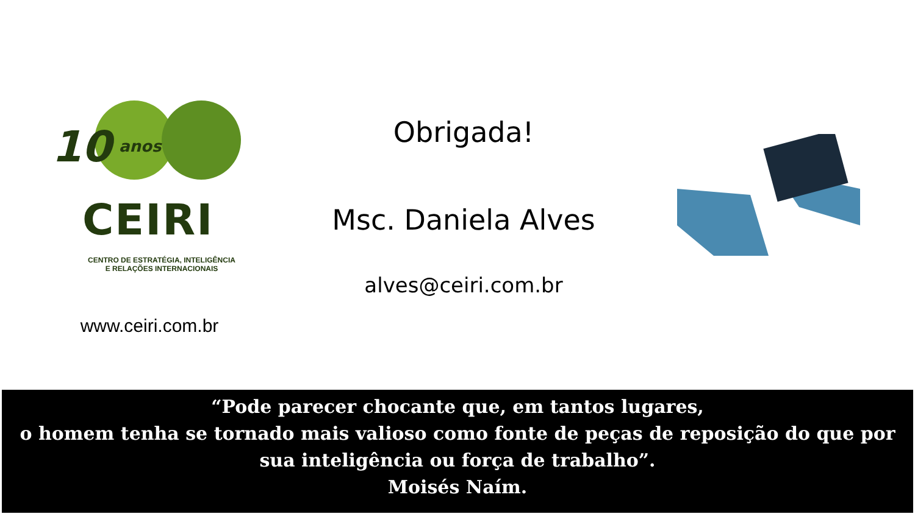10 anos
CEIRI
CENTRO DE ESTRATÉGIA, INTELIGÊNCIA
E RELAÇÕES INTERNACIONAIS
www.ceiri.com.br
Obrigada!
Msc. Daniela Alves
alves@ceiri.com.br
“Pode parecer chocante que, em tantos lugares,
o homem tenha se tornado mais valioso como fonte de peças de reposição do que por
sua inteligência ou força de trabalho”.
Moisés Naím.